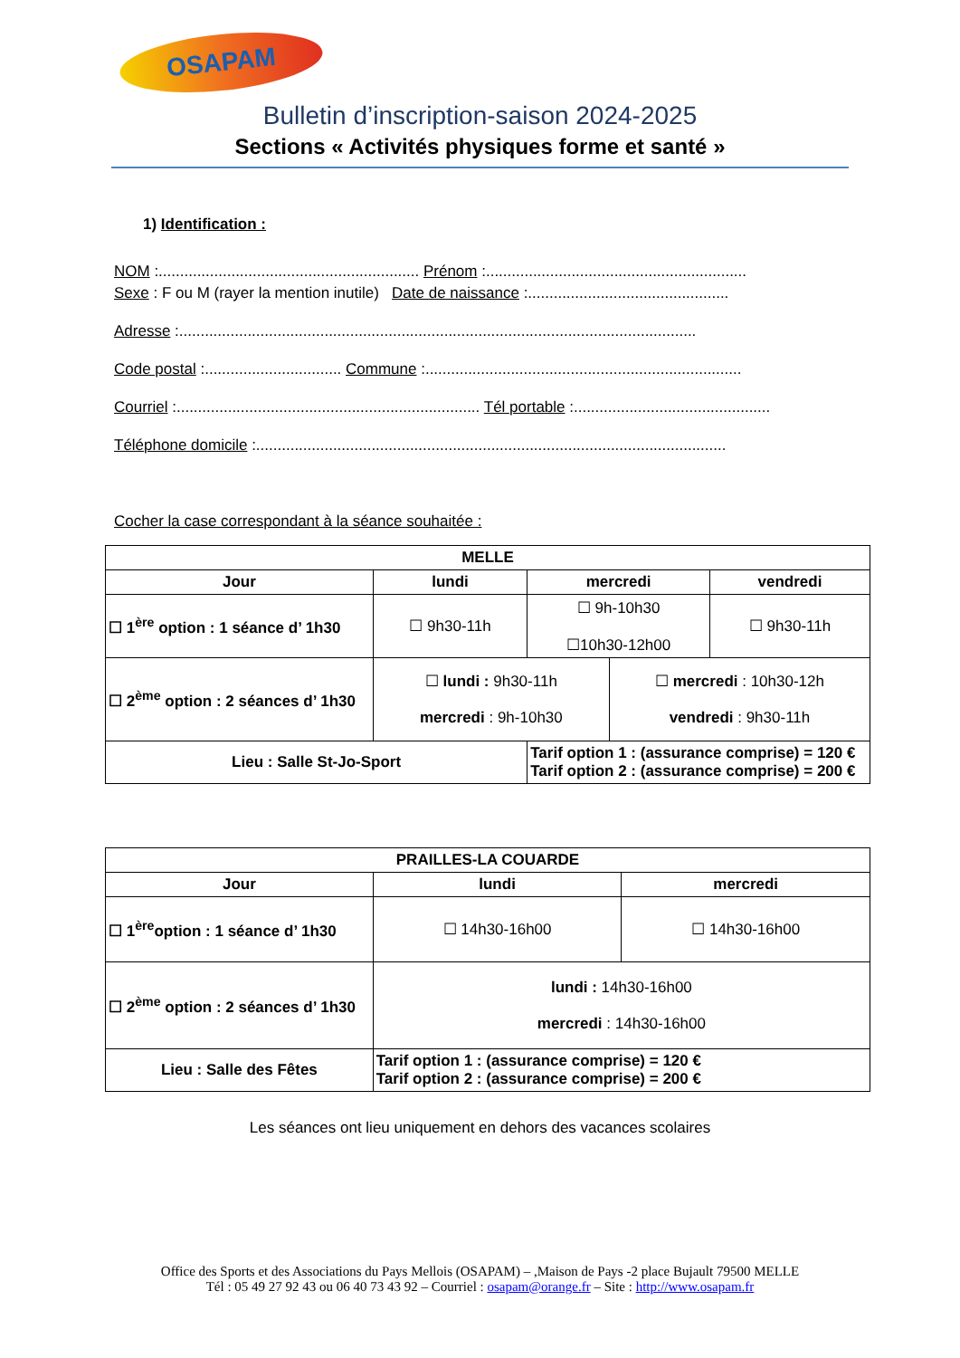OSAPAM
Bulletin d’inscription-saison 2024-2025
Sections « Activités physiques forme et santé »
1) Identification :
NOM :............................................................. Prénom :.............................................................
Sexe : F ou M (rayer la mention inutile) Date de naissance :...............................................
Adresse :.........................................................................................................................
Code postal :................................ Commune :..........................................................................
Courriel :....................................................................... Tél portable :..............................................
Téléphone domicile :..............................................................................................................
Cocher la case correspondant à la séance souhaitée :
| MELLE | | | | |
| --- | --- | --- | --- | --- |
| Jour | lundi | mercredi | | vendredi |
| ☐ 1<sup>ère</sup> option : 1 séance d’ 1h30 | ☐ 9h30-11h | ☐ 9h-10h30 ☐10h30-12h00 | | ☐ 9h30-11h |
| ☐ 2<sup>ème</sup> option : 2 séances d’ 1h30 | ☐ lundi : 9h30-11h mercredi : 9h-10h30 | | ☐ mercredi : 10h30-12h vendredi : 9h30-11h | |
| Lieu : Salle St-Jo-Sport | | Tarif option 1 : (assurance comprise) = 120 € Tarif option 2 : (assurance comprise) = 200 € | | |
| PRAILLES-LA COUARDE | | |
| --- | --- | --- |
| Jour | lundi | mercredi |
| ☐ 1<sup>ère</sup>option : 1 séance d’ 1h30 | ☐ 14h30-16h00 | ☐ 14h30-16h00 |
| ☐ 2<sup>ème</sup> option : 2 séances d’ 1h30 | lundi : 14h30-16h00 mercredi : 14h30-16h00 | |
| Lieu : Salle des Fêtes | Tarif option 1 : (assurance comprise) = 120 € Tarif option 2 : (assurance comprise) = 200 € | |
Les séances ont lieu uniquement en dehors des vacances scolaires
Office des Sports et des Associations du Pays Mellois (OSAPAM) – ,Maison de Pays -2 place Bujault 79500 MELLE
Tél : 05 49 27 92 43 ou 06 40 73 43 92 – Courriel : osapam@orange.fr – Site : http://www.osapam.fr